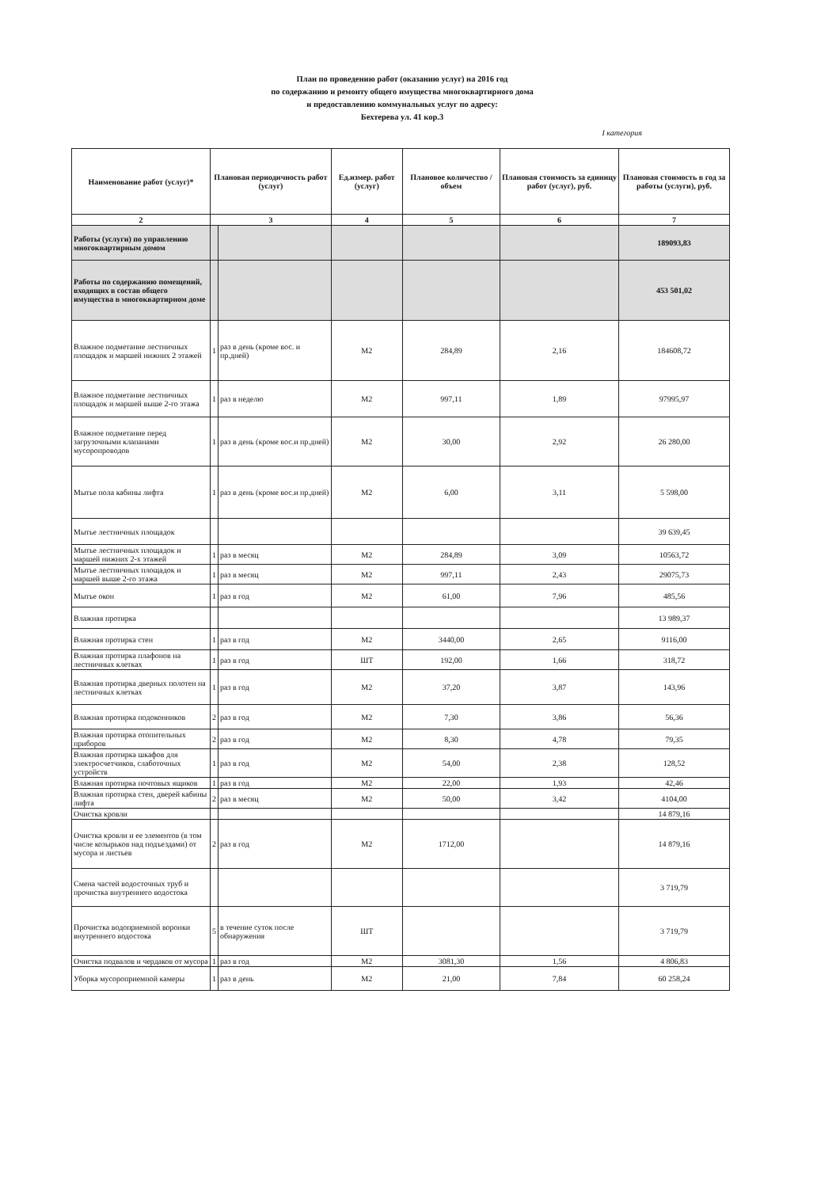План по проведению работ (оказанию услуг) на 2016 год
по содержанию и ремонту общего имущества многоквартирного дома
и предоставлению коммунальных услуг по адресу:
Бехтерева ул. 41 кор.3
I категория
| Наименование работ (услуг)* | Плановая периодичность работ (услуг) | | Ед.измер. работ (услуг) | Плановое количество /объем | Плановая стоимость за единицу работ (услуг), руб. | Плановая стоимость в год за работы (услуги), руб. |
| --- | --- | --- | --- | --- | --- | --- |
| 2 | 3 | | 4 | 5 | 6 | 7 |
| Работы (услуги) по управлению многоквартирным домом | | | | | | 189093,83 |
| Работы по содержанию помещений, входящих в состав общего имущества в многоквартирном доме | | | | | | 453 501,02 |
| Влажное подметание лестничных площадок и маршей нижних 2 этажей | 1 | раз в день (кроме вос. и пр.дней) | М2 | 284,89 | 2,16 | 184608,72 |
| Влажное подметание лестничных площадок и маршей выше 2-го этажа | 1 | раз в неделю | М2 | 997,11 | 1,89 | 97995,97 |
| Влажное подметание перед загрузочными клапанами мусоропроводов | 1 | раз в день (кроме вос.и пр.дней) | М2 | 30,00 | 2,92 | 26 280,00 |
| Мытье пола кабины лифта | 1 | раз в день (кроме вос.и пр.дней) | М2 | 6,00 | 3,11 | 5 598,00 |
| Мытье лестничных площадок | | | | | | 39 639,45 |
| Мытье лестничных площадок и маршей нижних 2-х этажей | 1 | раз в месяц | М2 | 284,89 | 3,09 | 10563,72 |
| Мытье лестничных площадок и маршей выше 2-го этажа | 1 | раз в месяц | М2 | 997,11 | 2,43 | 29075,73 |
| Мытье окон | 1 | раз в год | М2 | 61,00 | 7,96 | 485,56 |
| Влажная протирка | | | | | | 13 989,37 |
| Влажная протирка стен | 1 | раз в год | М2 | 3440,00 | 2,65 | 9116,00 |
| Влажная протирка плафонов на лестничных клетках | 1 | раз в год | ШТ | 192,00 | 1,66 | 318,72 |
| Влажная протирка дверных полотен на лестничных клетках | 1 | раз в год | М2 | 37,20 | 3,87 | 143,96 |
| Влажная протирка подоконников | 2 | раз в год | М2 | 7,30 | 3,86 | 56,36 |
| Влажная протирка отопительных приборов | 2 | раз в год | М2 | 8,30 | 4,78 | 79,35 |
| Влажная протирка шкафов для электросчетчиков, слаботочных устройств | 1 | раз в год | М2 | 54,00 | 2,38 | 128,52 |
| Влажная протирка почтовых ящиков | 1 | раз в год | М2 | 22,00 | 1,93 | 42,46 |
| Влажная протирка стен, дверей кабины лифта | 2 | раз в месяц | М2 | 50,00 | 3,42 | 4104,00 |
| Очистка кровли | | | | | | 14 879,16 |
| Очистка кровли и ее элементов (в том числе козырьков над подъездами) от мусора и листьев | 2 | раз в год | М2 | 1712,00 | | 14 879,16 |
| Смена частей водосточных труб и прочистка внутреннего водостока | | | | | | 3 719,79 |
| Прочистка водоприемной воронки внутреннего водостока | 5 | в течение суток после обнаружения | ШТ | | | 3 719,79 |
| Очистка подвалов и чердаков от мусора | 1 | раз в год | М2 | 3081,30 | 1,56 | 4 806,83 |
| Уборка мусороприемной камеры | 1 | раз в день | М2 | 21,00 | 7,84 | 60 258,24 |